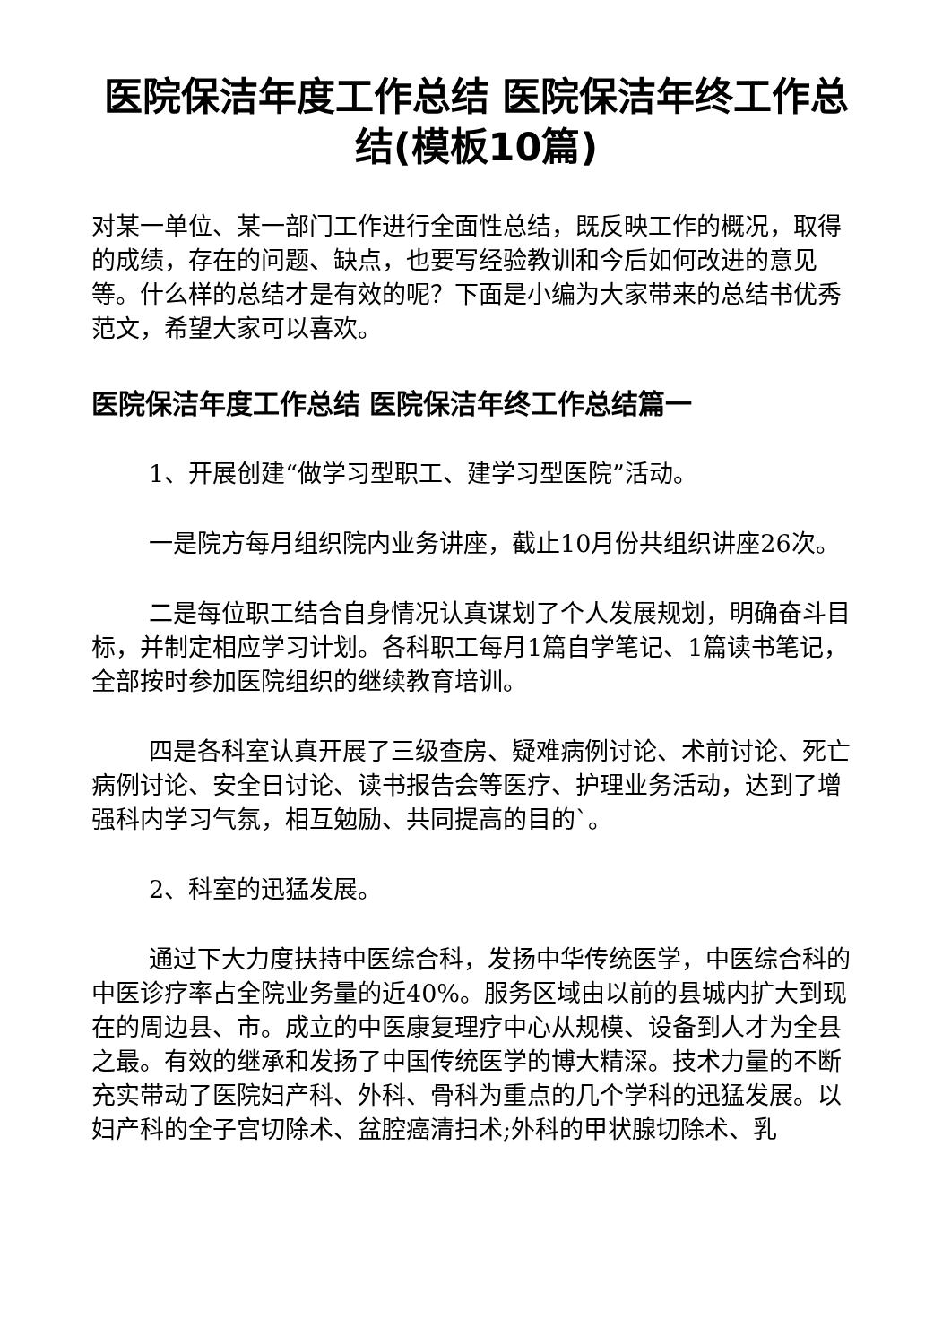医院保洁年度工作总结 医院保洁年终工作总结(模板10篇)
对某一单位、某一部门工作进行全面性总结，既反映工作的概况，取得的成绩，存在的问题、缺点，也要写经验教训和今后如何改进的意见等。什么样的总结才是有效的呢？下面是小编为大家带来的总结书优秀范文，希望大家可以喜欢。
医院保洁年度工作总结 医院保洁年终工作总结篇一
1、开展创建“做学习型职工、建学习型医院”活动。
一是院方每月组织院内业务讲座，截止10月份共组织讲座26次。
二是每位职工结合自身情况认真谋划了个人发展规划，明确奋斗目标，并制定相应学习计划。各科职工每月1篇自学笔记、1篇读书笔记，全部按时参加医院组织的继续教育培训。
四是各科室认真开展了三级查房、疑难病例讨论、术前讨论、死亡病例讨论、安全日讨论、读书报告会等医疗、护理业务活动，达到了增强科内学习气氛，相互勉励、共同提高的目的`。
2、科室的迅猛发展。
通过下大力度扶持中医综合科，发扬中华传统医学，中医综合科的中医诊疗率占全院业务量的近40%。服务区域由以前的县城内扩大到现在的周边县、市。成立的中医康复理疗中心从规模、设备到人才为全县之最。有效的继承和发扬了中国传统医学的博大精深。技术力量的不断充实带动了医院妇产科、外科、骨科为重点的几个学科的迅猛发展。以妇产科的全子宫切除术、盆腔癌清扫术;外科的甲状腺切除术、乳